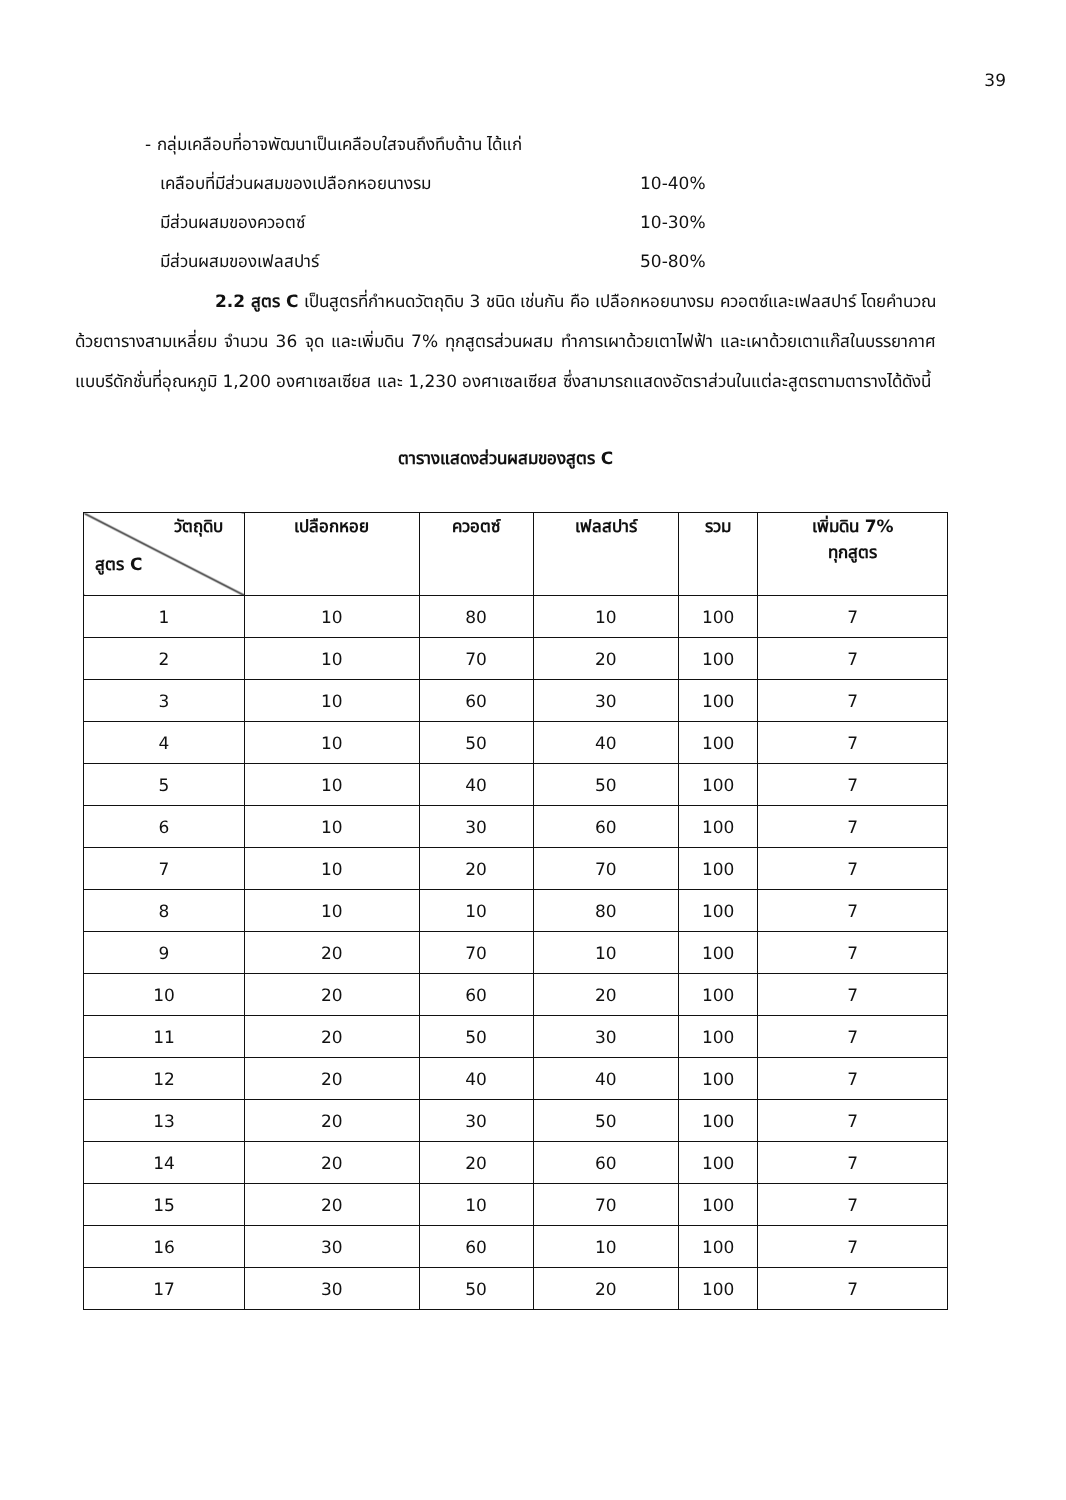39
- กลุ่มเคลือบที่อาจพัฒนาเป็นเคลือบใสจนถึงทึบด้าน ได้แก่
เคลือบที่มีส่วนผสมของเปลือกหอยนางรม 10-40%
มีส่วนผสมของควอตซ์ 10-30%
มีส่วนผสมของเฟลสปาร์ 50-80%
2.2 สูตร C เป็นสูตรที่กำหนดวัตถุดิบ 3 ชนิด เช่นกัน คือ เปลือกหอยนางรม ควอตซ์และเฟลสปาร์ โดยคำนวณด้วยตารางสามเหลี่ยม จำนวน 36 จุด และเพิ่มดิน 7% ทุกสูตรส่วนผสม ทำการเผาด้วยเตาไฟฟ้า และเผาด้วยเตาแก๊สในบรรยากาศแบบรีดักชั่นที่อุณหภูมิ 1,200 องศาเซลเซียส และ 1,230 องศาเซลเซียส ซึ่งสามารถแสดงอัตราส่วนในแต่ละสูตรตามตารางได้ดังนี้
ตารางแสดงส่วนผสมของสูตร C
| วัตถุดิบ สูตร C | เปลือกหอย | ควอตซ์ | เฟลสปาร์ | รวม | เพิ่มดิน 7% ทุกสูตร |
| --- | --- | --- | --- | --- | --- |
| 1 | 10 | 80 | 10 | 100 | 7 |
| 2 | 10 | 70 | 20 | 100 | 7 |
| 3 | 10 | 60 | 30 | 100 | 7 |
| 4 | 10 | 50 | 40 | 100 | 7 |
| 5 | 10 | 40 | 50 | 100 | 7 |
| 6 | 10 | 30 | 60 | 100 | 7 |
| 7 | 10 | 20 | 70 | 100 | 7 |
| 8 | 10 | 10 | 80 | 100 | 7 |
| 9 | 20 | 70 | 10 | 100 | 7 |
| 10 | 20 | 60 | 20 | 100 | 7 |
| 11 | 20 | 50 | 30 | 100 | 7 |
| 12 | 20 | 40 | 40 | 100 | 7 |
| 13 | 20 | 30 | 50 | 100 | 7 |
| 14 | 20 | 20 | 60 | 100 | 7 |
| 15 | 20 | 10 | 70 | 100 | 7 |
| 16 | 30 | 60 | 10 | 100 | 7 |
| 17 | 30 | 50 | 20 | 100 | 7 |